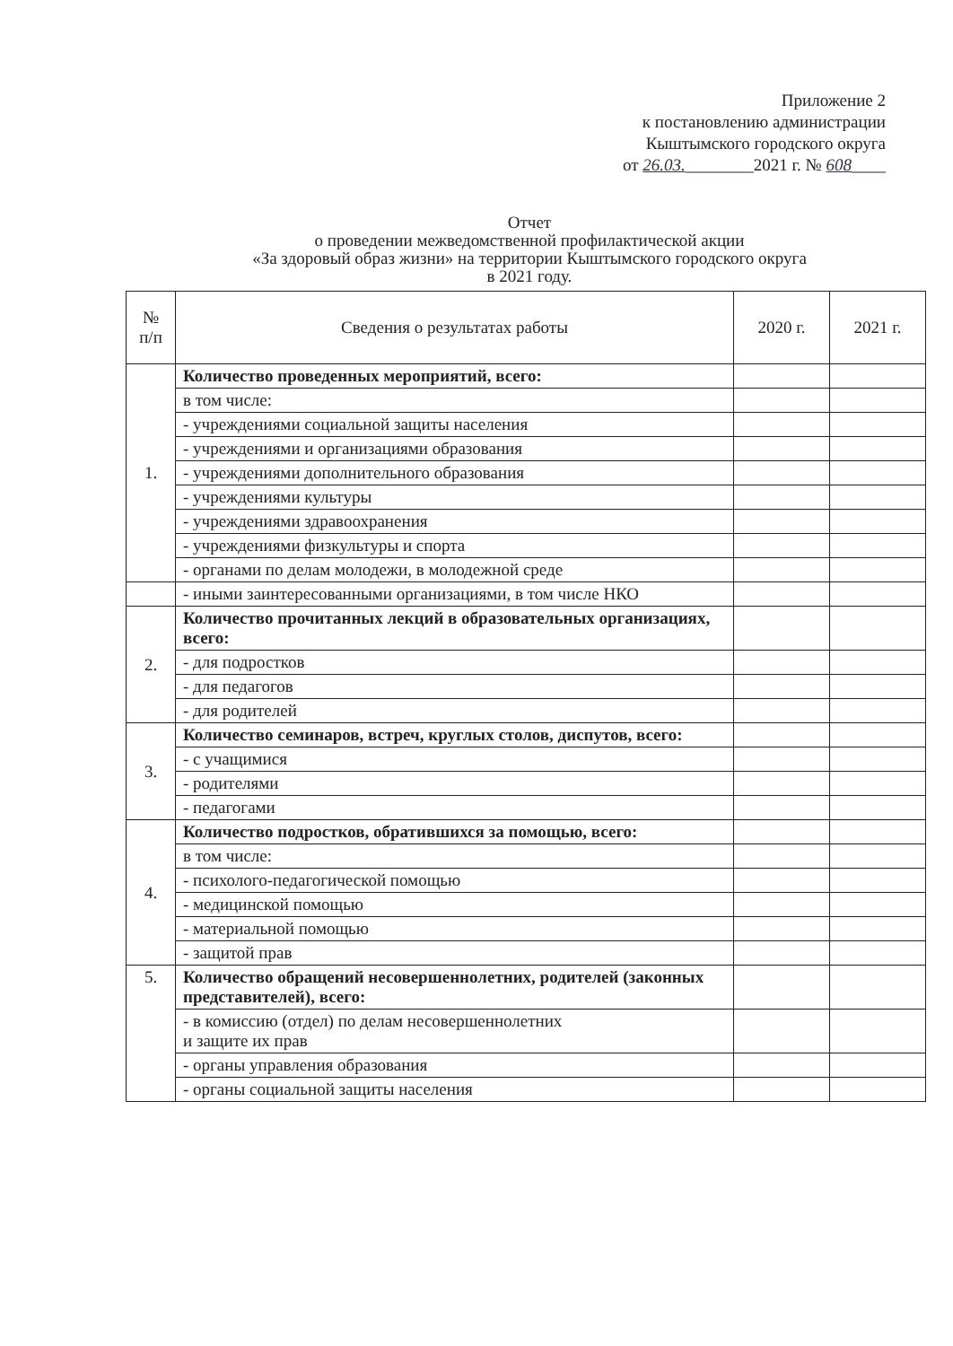Приложение 2
к постановлению администрации
Кыштымского городского округа
от 26.03.________2021 г. № 608____
Отчет
о проведении межведомственной профилактической акции
«За здоровый образ жизни» на территории Кыштымского городского округа
в 2021 году.
| № п/п | Сведения о результатах работы | 2020 г. | 2021 г. |
| --- | --- | --- | --- |
| 1. | Количество проведенных мероприятий, всего: | | |
| | в том числе: | | |
| | - учреждениями социальной защиты населения | | |
| | - учреждениями и организациями образования | | |
| | - учреждениями дополнительного образования | | |
| | - учреждениями культуры | | |
| | - учреждениями здравоохранения | | |
| | - учреждениями физкультуры и спорта | | |
| | - органами по делам молодежи, в молодежной среде | | |
| | - иными заинтересованными организациями, в том числе НКО | | |
| 2. | Количество прочитанных лекций в образовательных организациях, всего: | | |
| | - для подростков | | |
| | - для педагогов | | |
| | - для родителей | | |
| 3. | Количество семинаров, встреч, круглых столов, диспутов, всего: | | |
| | - с учащимися | | |
| | - родителями | | |
| | - педагогами | | |
| 4. | Количество подростков, обратившихся за помощью, всего: | | |
| | в том числе: | | |
| | - психолого-педагогической помощью | | |
| | - медицинской помощью | | |
| | - материальной помощью | | |
| | - защитой прав | | |
| 5. | Количество обращений несовершеннолетних, родителей (законных представителей), всего: | | |
| | - в комиссию (отдел) по делам несовершеннолетних и защите их прав | | |
| | - органы управления образования | | |
| | - органы социальной защиты населения | | |